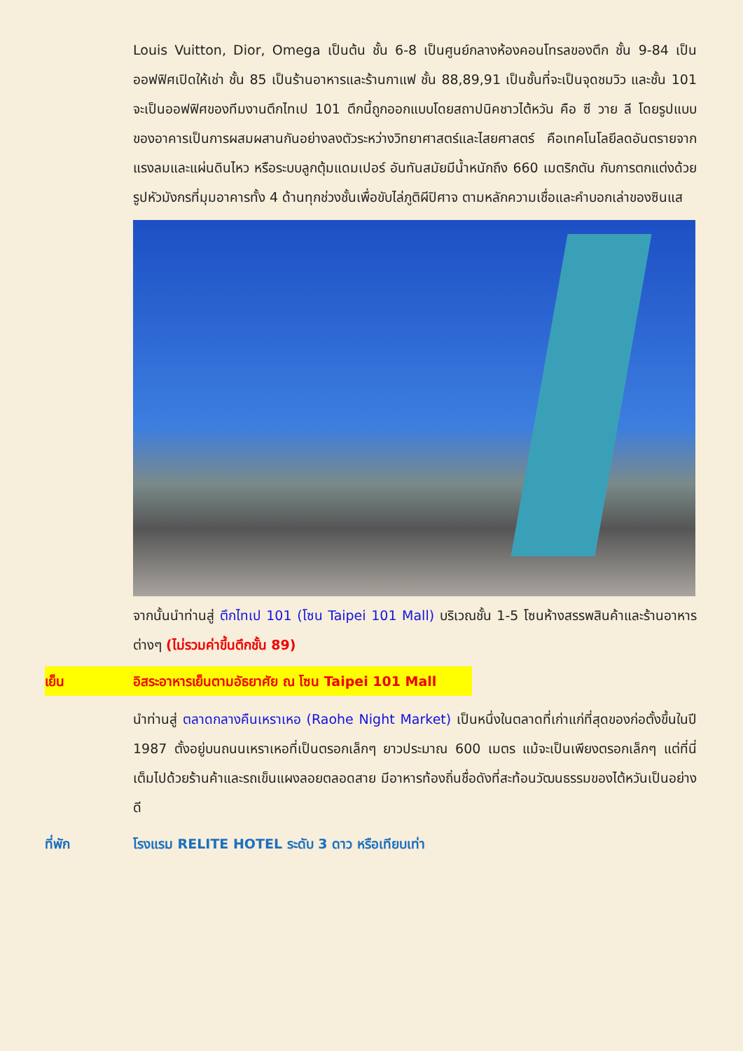Louis Vuitton, Dior, Omega เป็นต้น ชั้น 6-8 เป็นศูนย์กลางห้องคอนโทรลของตึก ชั้น 9-84 เป็นออฟฟิศเปิดให้เช่า ชั้น 85 เป็นร้านอาหารและร้านกาแฟ ชั้น 88,89,91 เป็นชั้นที่จะเป็นจุดชมวิว และชั้น 101 จะเป็นออฟฟิศของทีมงานตึกไทเป 101 ตึกนี้ถูกออกแบบโดยสถาปนิคชาวไต้หวัน คือ ซี วาย ลี โดยรูปแบบของอาคารเป็นการผสมผสานกันอย่างลงตัวระหว่างวิทยาศาสตร์และไสยศาสตร์ คือเทคโนโลยีลดอันตรายจากแรงลมและแผ่นดินไหว หรือระบบลูกตุ้มแดมเปอร์ อันทันสมัยมีน้ำหนักถึง 660 เมตริกตัน กับการตกแต่งด้วยรูปหัวมังกรที่มุมอาคารทั้ง 4 ด้านทุกช่วงชั้นเพื่อขับไล่ภูติผีปิศาจ ตามหลักความเชื่อและคำบอกเล่าของซินแส
จากนั้นนำท่านสู่ ตึกไทเป 101 (โซน Taipei 101 Mall) บริเวณชั้น 1-5 โซนห้างสรรพสินค้าและร้านอาหารต่างๆ (ไม่รวมค่าขึ้นตึกชั้น 89)
เย็น อิสระอาหารเย็นตามอัธยาศัย ณ โซน Taipei 101 Mall
นำท่านสู่ ตลาดกลางคืนเหราเหอ (Raohe Night Market) เป็นหนึ่งในตลาดที่เก่าแก่ที่สุดของก่อตั้งขึ้นในปี 1987 ตั้งอยู่บนถนนเหราเหอที่เป็นตรอกเล็กๆ ยาวประมาณ 600 เมตร แม้จะเป็นเพียงตรอกเล็กๆ แต่ที่นี่เต็มไปด้วยร้านค้าและรถเข็นแผงลอยตลอดสาย มีอาหารท้องถิ่นชื่อดังที่สะท้อนวัฒนธรรมของไต้หวันเป็นอย่างดี
ที่พัก โรงแรม RELITE HOTEL ระดับ 3 ดาว หรือเทียบเท่า